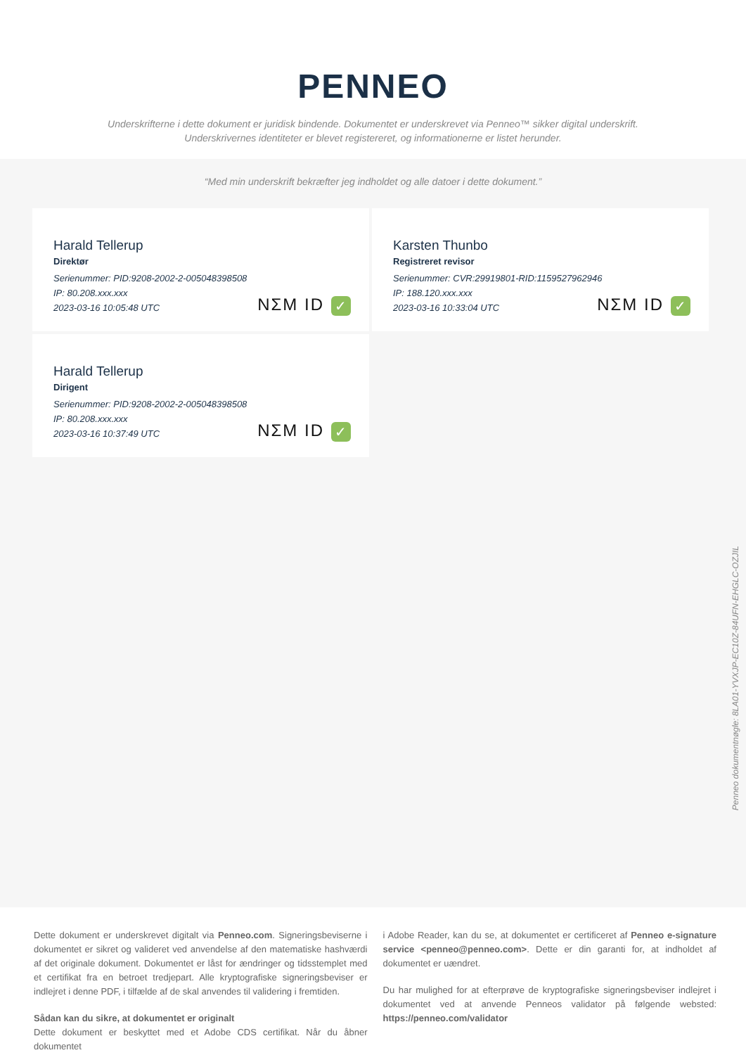PENNEO
Underskrifterne i dette dokument er juridisk bindende. Dokumentet er underskrevet via Penneo™ sikker digital underskrift.
Underskrivernes identiteter er blevet registereret, og informationerne er listet herunder.
“Med min underskrift bekræfter jeg indholdet og alle datoer i dette dokument.”
Harald Tellerup
Direktør
Serienummer: PID:9208-2002-2-005048398508
IP: 80.208.xxx.xxx
2023-03-16 10:05:48 UTC
NΣM ID ✓
Karsten Thunbo
Registreret revisor
Serienummer: CVR:29919801-RID:1159527962946
IP: 188.120.xxx.xxx
2023-03-16 10:33:04 UTC
NΣM ID ✓
Harald Tellerup
Dirigent
Serienummer: PID:9208-2002-2-005048398508
IP: 80.208.xxx.xxx
2023-03-16 10:37:49 UTC
NΣM ID ✓
Penneo dokumentnøgle: 8LA01-YVXJP-EC10Z-84UFN-EHGLC-OZJIL
Dette dokument er underskrevet digitalt via Penneo.com. Signeringsbeviserne i dokumentet er sikret og valideret ved anvendelse af den matematiske hashværdi af det originale dokument. Dokumentet er låst for ændringer og tidsstemplet med et certifikat fra en betroet tredjepart. Alle kryptografiske signeringsbeviser er indlejret i denne PDF, i tilfælde af de skal anvendes til validering i fremtiden.
Sådan kan du sikre, at dokumentet er originalt
Dette dokument er beskyttet med et Adobe CDS certifikat. Når du åbner dokumentet
i Adobe Reader, kan du se, at dokumentet er certificeret af Penneo e-signature service <penneo@penneo.com>. Dette er din garanti for, at indholdet af dokumentet er uændret.
Du har mulighed for at efterprøve de kryptografiske signeringsbeviser indlejret i dokumentet ved at anvende Penneos validator på følgende websted: https://penneo.com/validator